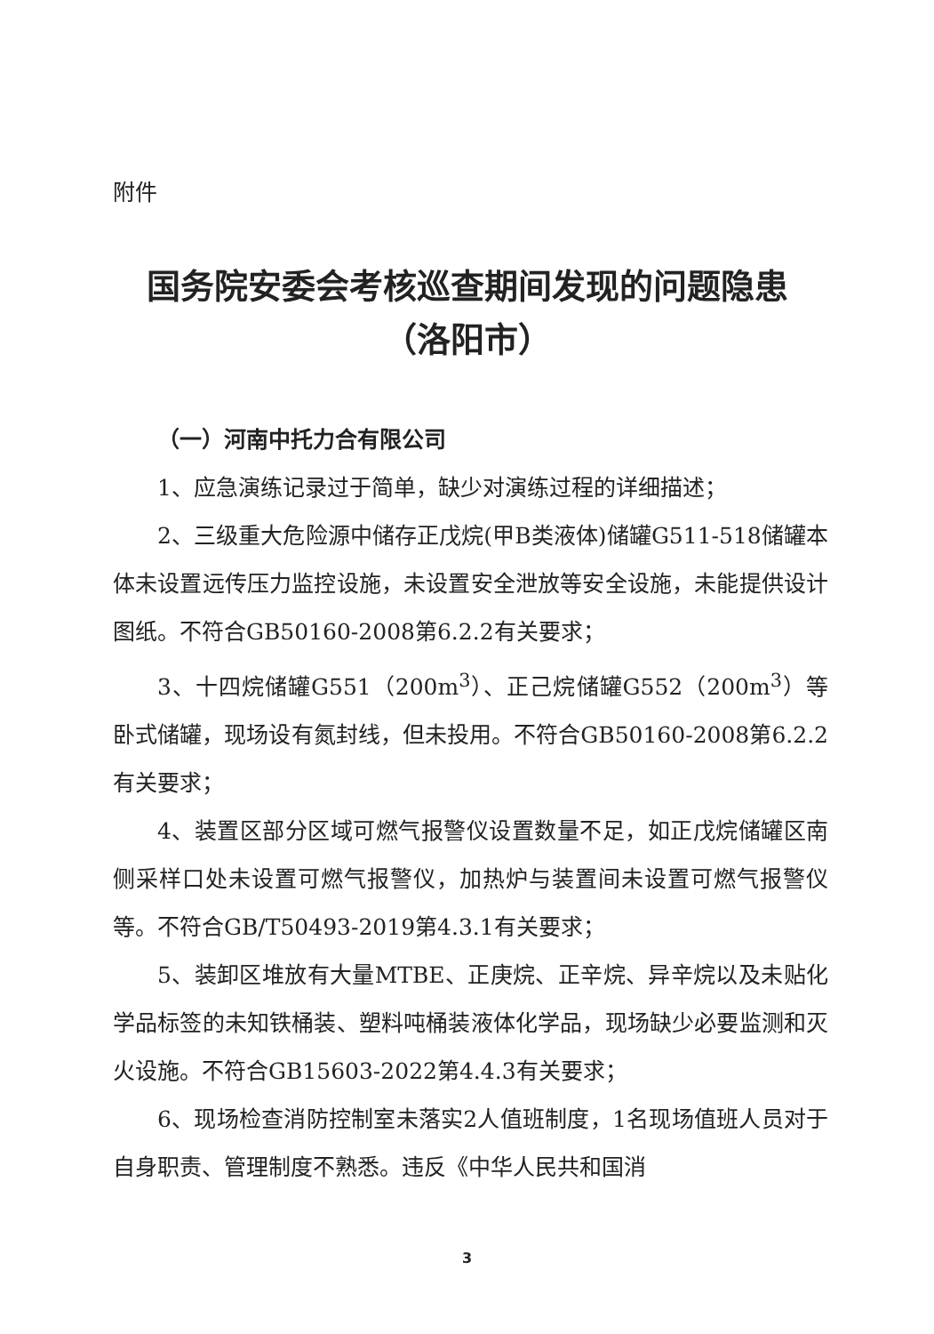附件
国务院安委会考核巡查期间发现的问题隐患
（洛阳市）
（一）河南中托力合有限公司
1、应急演练记录过于简单，缺少对演练过程的详细描述；
2、三级重大危险源中储存正戊烷(甲B类液体)储罐G511-518储罐本体未设置远传压力监控设施，未设置安全泄放等安全设施，未能提供设计图纸。不符合GB50160-2008第6.2.2有关要求；
3、十四烷储罐G551（200m<sup>3</sup>）、正己烷储罐G552（200m<sup>3</sup>）等卧式储罐，现场设有氮封线，但未投用。不符合GB50160-2008第6.2.2有关要求；
4、装置区部分区域可燃气报警仪设置数量不足，如正戊烷储罐区南侧采样口处未设置可燃气报警仪，加热炉与装置间未设置可燃气报警仪等。不符合GB/T50493-2019第4.3.1有关要求；
5、装卸区堆放有大量MTBE、正庚烷、正辛烷、异辛烷以及未贴化学品标签的未知铁桶装、塑料吨桶装液体化学品，现场缺少必要监测和灭火设施。不符合GB15603-2022第4.4.3有关要求；
6、现场检查消防控制室未落实2人值班制度，1名现场值班人员对于自身职责、管理制度不熟悉。违反《中华人民共和国消
3